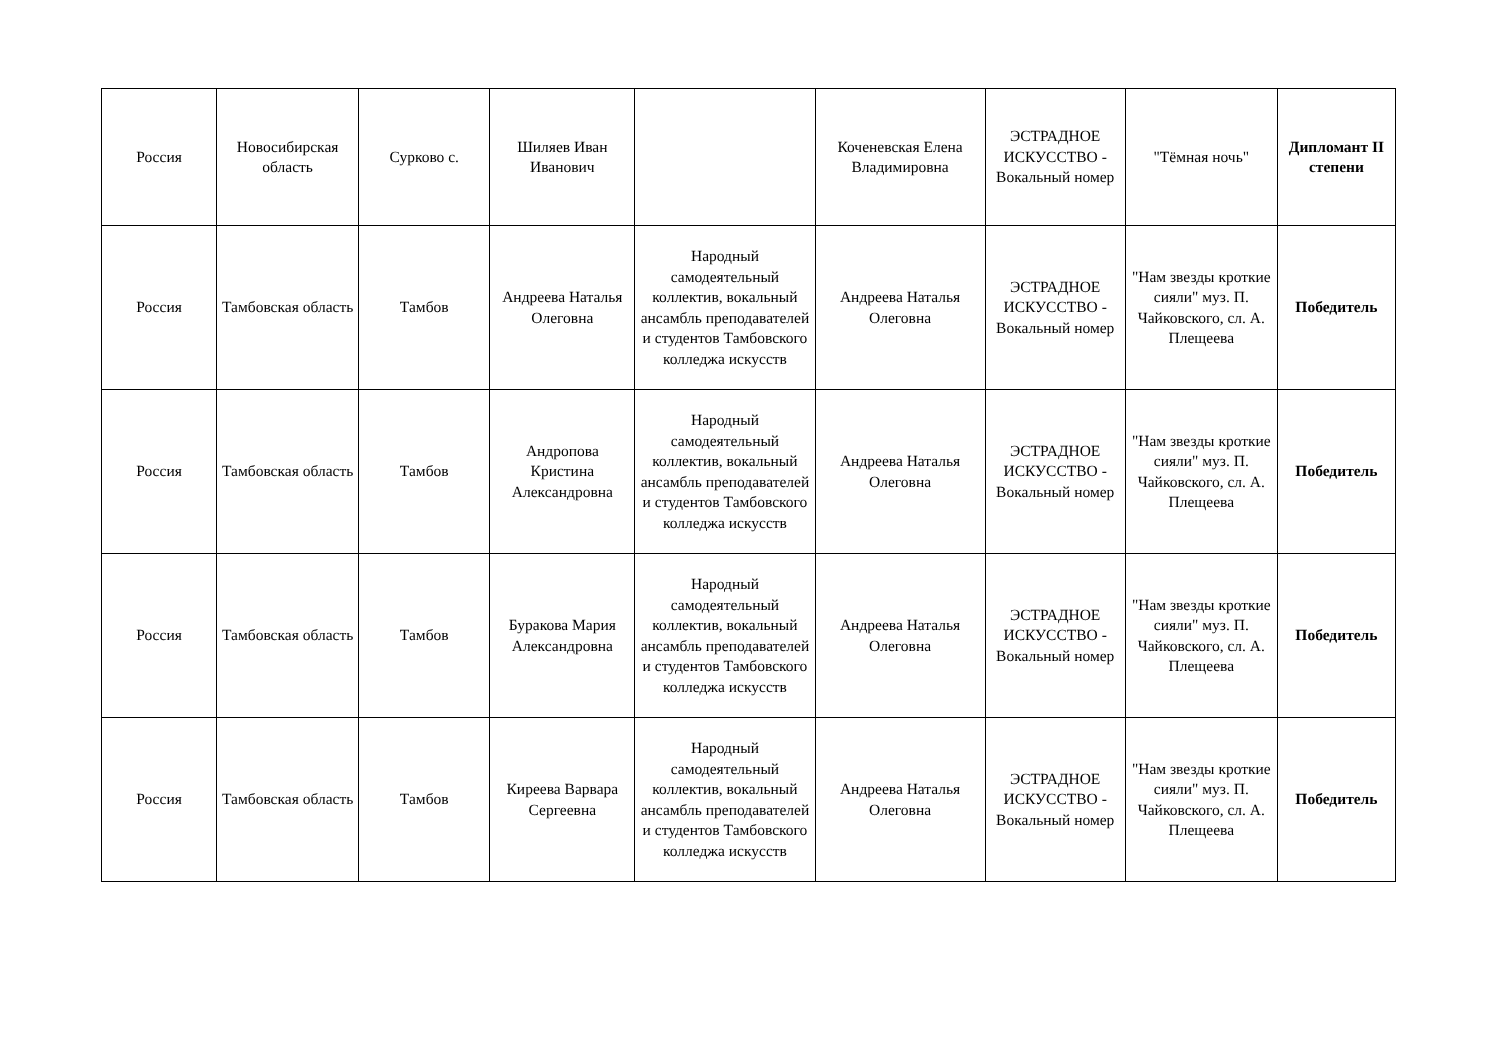| Россия | Новосибирская область | Сурково с. | Шиляев Иван Иванович | | Коченевская Елена Владимировна | ЭСТРАДНОЕ ИСКУССТВО - Вокальный номер | "Тёмная ночь" | Дипломант II степени |
| Россия | Тамбовская область | Тамбов | Андреева Наталья Олеговна | Народный самодеятельный коллектив, вокальный ансамбль преподавателей и студентов Тамбовского колледжа искусств | Андреева Наталья Олеговна | ЭСТРАДНОЕ ИСКУССТВО - Вокальный номер | "Нам звезды кроткие сияли" муз. П. Чайковского, сл. А. Плещеева | Победитель |
| Россия | Тамбовская область | Тамбов | Андропова Кристина Александровна | Народный самодеятельный коллектив, вокальный ансамбль преподавателей и студентов Тамбовского колледжа искусств | Андреева Наталья Олеговна | ЭСТРАДНОЕ ИСКУССТВО - Вокальный номер | "Нам звезды кроткие сияли" муз. П. Чайковского, сл. А. Плещеева | Победитель |
| Россия | Тамбовская область | Тамбов | Буракова Мария Александровна | Народный самодеятельный коллектив, вокальный ансамбль преподавателей и студентов Тамбовского колледжа искусств | Андреева Наталья Олеговна | ЭСТРАДНОЕ ИСКУССТВО - Вокальный номер | "Нам звезды кроткие сияли" муз. П. Чайковского, сл. А. Плещеева | Победитель |
| Россия | Тамбовская область | Тамбов | Киреева Варвара Сергеевна | Народный самодеятельный коллектив, вокальный ансамбль преподавателей и студентов Тамбовского колледжа искусств | Андреева Наталья Олеговна | ЭСТРАДНОЕ ИСКУССТВО - Вокальный номер | "Нам звезды кроткие сияли" муз. П. Чайковского, сл. А. Плещеева | Победитель |